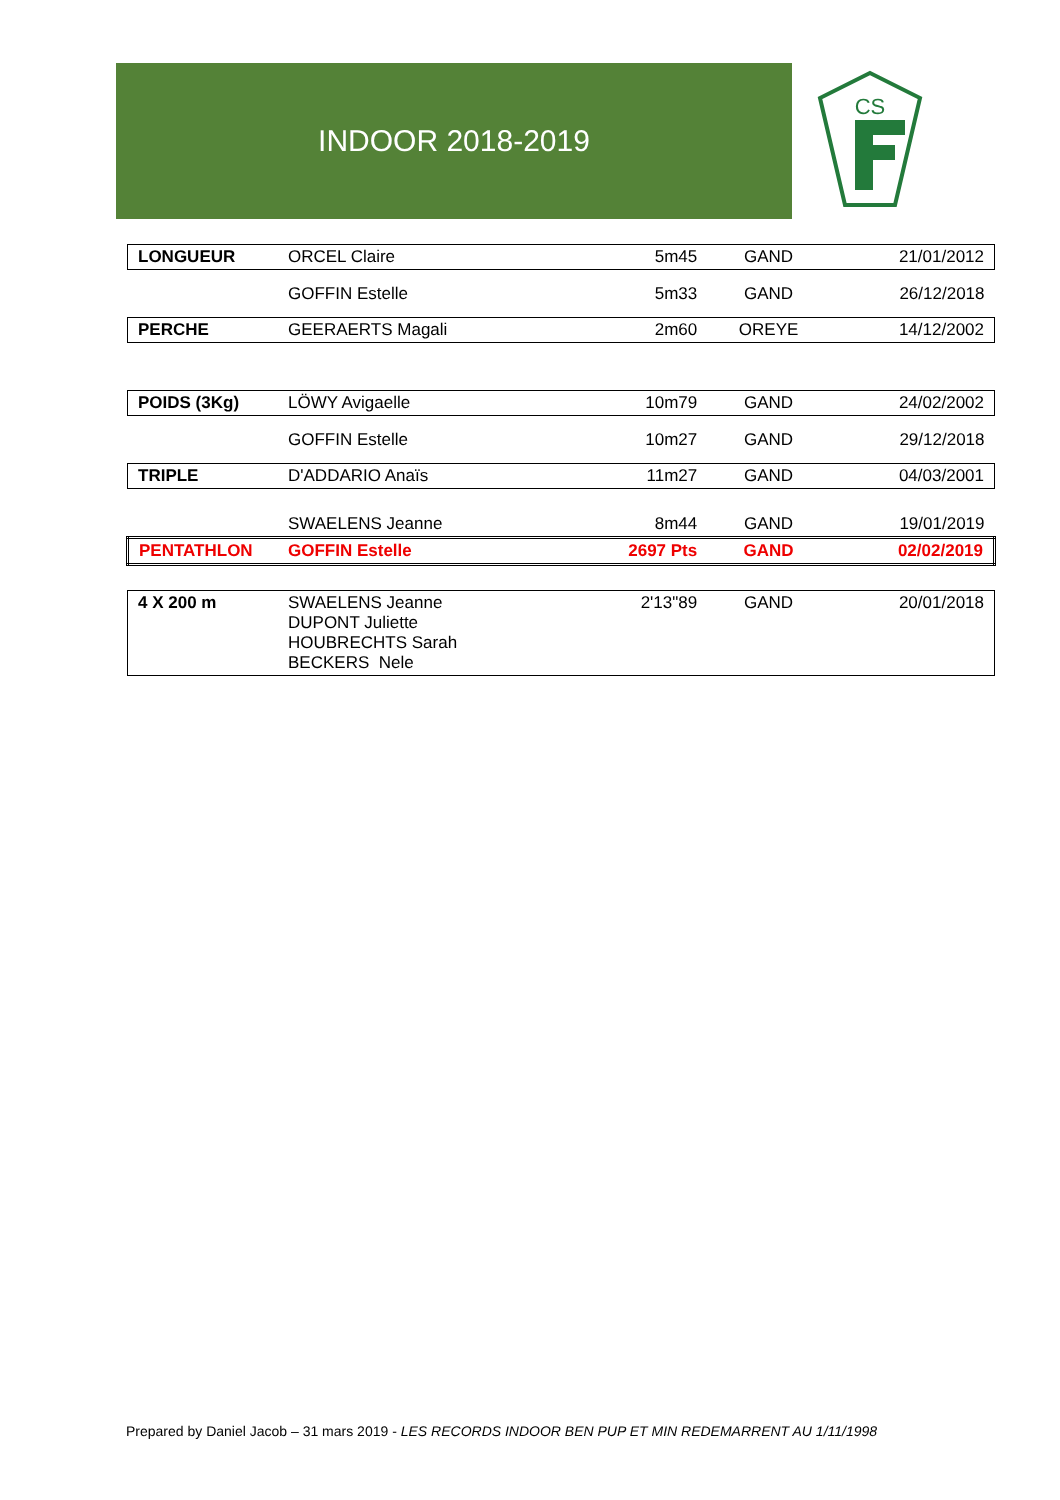INDOOR 2018-2019
CS
| LONGUEUR | ORCEL Claire | 5m45 | GAND | 21/01/2012 |
| | GOFFIN Estelle | 5m33 | GAND | 26/12/2018 |
| PERCHE | GEERAERTS Magali | 2m60 | OREYE | 14/12/2002 |
| POIDS (3Kg) | LÖWY Avigaelle | 10m79 | GAND | 24/02/2002 |
| | GOFFIN Estelle | 10m27 | GAND | 29/12/2018 |
| TRIPLE | D'ADDARIO Anaïs | 11m27 | GAND | 04/03/2001 |
| | SWAELENS Jeanne | 8m44 | GAND | 19/01/2019 |
| PENTATHLON | GOFFIN Estelle | 2697 Pts | GAND | 02/02/2019 |
| 4 X 200 m | SWAELENS Jeanne DUPONT Juliette HOUBRECHTS Sarah BECKERS Nele | 2'13"89 | GAND | 20/01/2018 |
Prepared by Daniel Jacob – 31 mars 2019 - LES RECORDS INDOOR BEN PUP ET MIN REDEMARRENT AU 1/11/1998